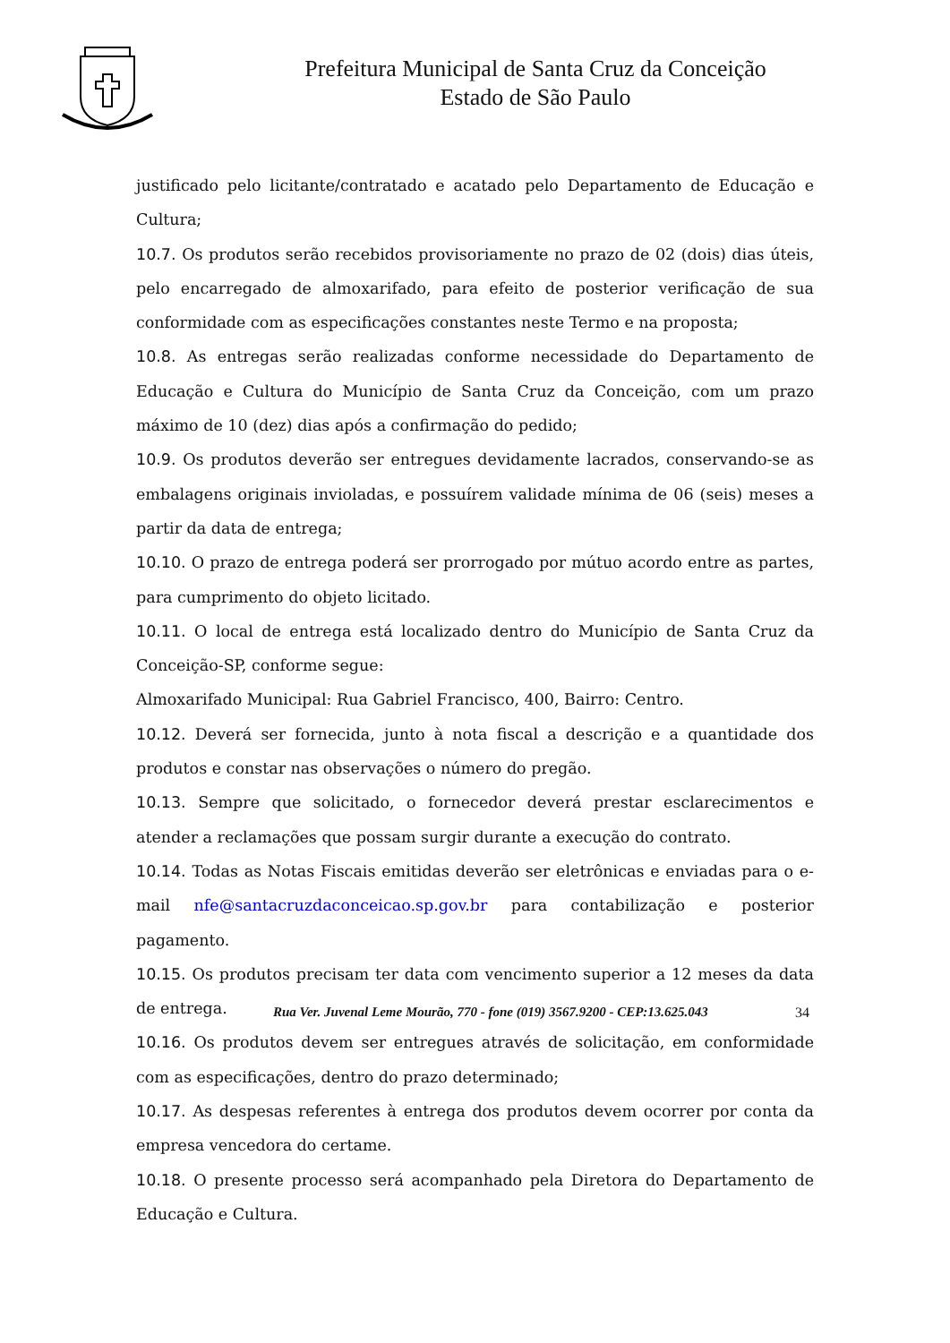Prefeitura Municipal de Santa Cruz da Conceição
Estado de São Paulo
justificado pelo licitante/contratado e acatado pelo Departamento de Educação e Cultura;
10.7. Os produtos serão recebidos provisoriamente no prazo de 02 (dois) dias úteis, pelo encarregado de almoxarifado, para efeito de posterior verificação de sua conformidade com as especificações constantes neste Termo e na proposta;
10.8. As entregas serão realizadas conforme necessidade do Departamento de Educação e Cultura do Município de Santa Cruz da Conceição, com um prazo máximo de 10 (dez) dias após a confirmação do pedido;
10.9. Os produtos deverão ser entregues devidamente lacrados, conservando-se as embalagens originais invioladas, e possuírem validade mínima de 06 (seis) meses a partir da data de entrega;
10.10. O prazo de entrega poderá ser prorrogado por mútuo acordo entre as partes, para cumprimento do objeto licitado.
10.11. O local de entrega está localizado dentro do Município de Santa Cruz da Conceição-SP, conforme segue:
Almoxarifado Municipal: Rua Gabriel Francisco, 400, Bairro: Centro.
10.12. Deverá ser fornecida, junto à nota fiscal a descrição e a quantidade dos produtos e constar nas observações o número do pregão.
10.13. Sempre que solicitado, o fornecedor deverá prestar esclarecimentos e atender a reclamações que possam surgir durante a execução do contrato.
10.14. Todas as Notas Fiscais emitidas deverão ser eletrônicas e enviadas para o e-mail nfe@santacruzdaconceicao.sp.gov.br para contabilização e posterior pagamento.
10.15. Os produtos precisam ter data com vencimento superior a 12 meses da data de entrega.
10.16. Os produtos devem ser entregues através de solicitação, em conformidade com as especificações, dentro do prazo determinado;
10.17. As despesas referentes à entrega dos produtos devem ocorrer por conta da empresa vencedora do certame.
10.18. O presente processo será acompanhado pela Diretora do Departamento de Educação e Cultura.
Rua Ver. Juvenal Leme Mourão, 770 - fone (019) 3567.9200 - CEP:13.625.043
34